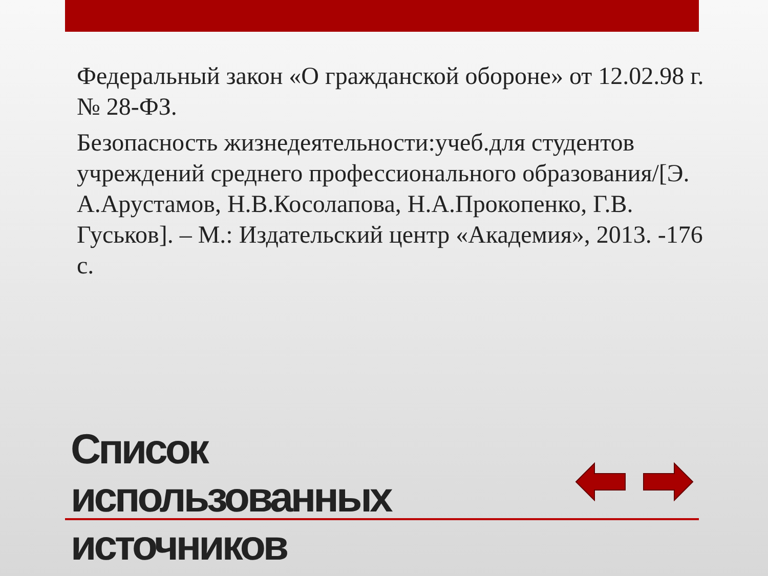Федеральный закон «О гражданской обороне» от 12.02.98 г. № 28-ФЗ.
Безопасность жизнедеятельности:учеб.для студентов учреждений среднего профессионального образования/[Э. А.Арустамов, Н.В.Косолапова, Н.А.Прокопенко, Г.В. Гуськов]. – М.: Издательский центр «Академия», 2013. -176 с.
Список использованных источников